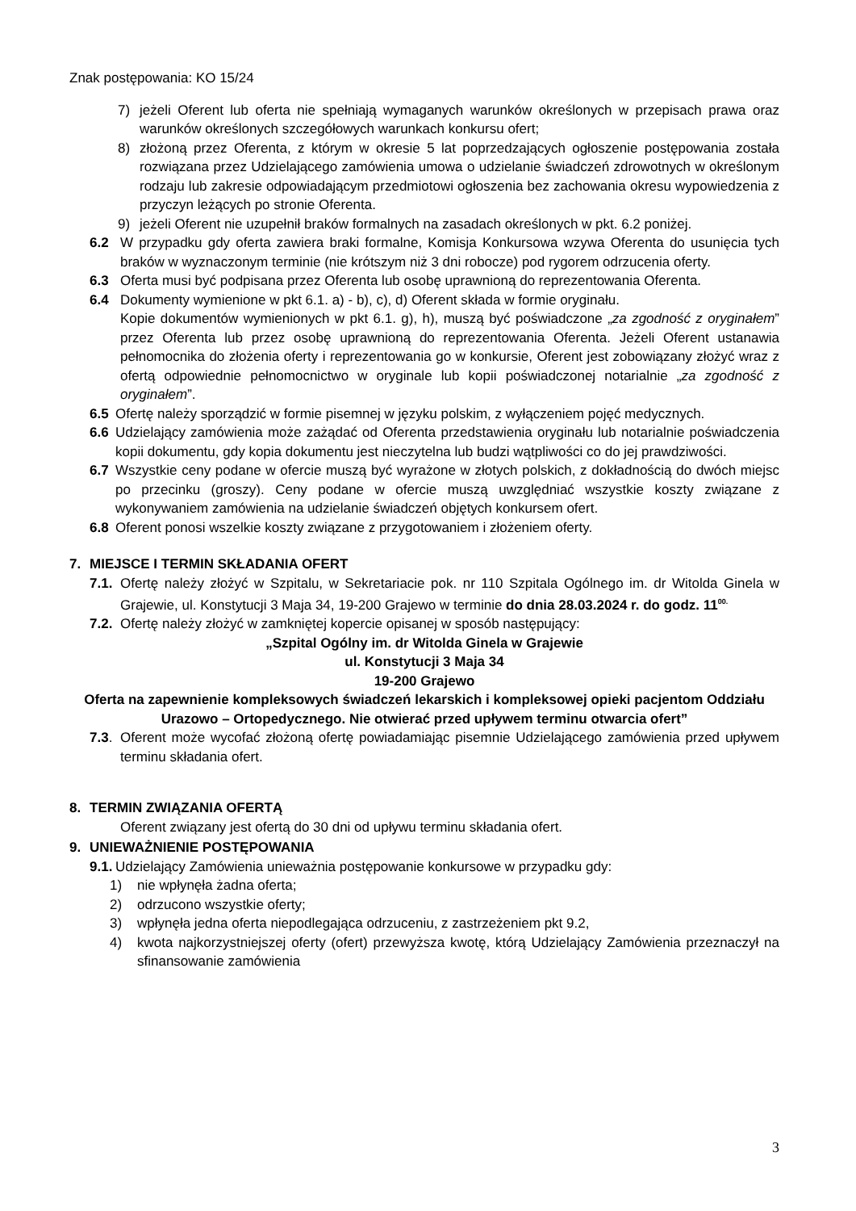Znak postępowania: KO 15/24
7) jeżeli Oferent lub oferta nie spełniają wymaganych warunków określonych w przepisach prawa oraz warunków określonych szczegółowych warunkach konkursu ofert;
8) złożoną przez Oferenta, z którym w okresie 5 lat poprzedzających ogłoszenie postępowania została rozwiązana przez Udzielającego zamówienia umowa o udzielanie świadczeń zdrowotnych w określonym rodzaju lub zakresie odpowiadającym przedmiotowi ogłoszenia bez zachowania okresu wypowiedzenia z przyczyn leżących po stronie Oferenta.
9) jeżeli Oferent nie uzupełnił braków formalnych na zasadach określonych w pkt. 6.2 poniżej.
6.2 W przypadku gdy oferta zawiera braki formalne, Komisja Konkursowa wzywa Oferenta do usunięcia tych braków w wyznaczonym terminie (nie krótszym niż 3 dni robocze) pod rygorem odrzucenia oferty.
6.3 Oferta musi być podpisana przez Oferenta lub osobę uprawnioną do reprezentowania Oferenta.
6.4 Dokumenty wymienione w pkt 6.1. a) - b), c), d) Oferent składa w formie oryginału.
Kopie dokumentów wymienionych w pkt 6.1. g), h), muszą być poświadczone „za zgodność z oryginałem” przez Oferenta lub przez osobę uprawnioną do reprezentowania Oferenta. Jeżeli Oferent ustanawia pełnomocnika do złożenia oferty i reprezentowania go w konkursie, Oferent jest zobowiązany złożyć wraz z ofertą odpowiednie pełnomocnictwo w oryginale lub kopii poświadczonej notarialnie „za zgodność z oryginałem”.
6.5 Ofertę należy sporządzić w formie pisemnej w języku polskim, z wyłączeniem pojęć medycznych.
6.6 Udzielający zamówienia może zażądać od Oferenta przedstawienia oryginału lub notarialnie poświadczenia kopii dokumentu, gdy kopia dokumentu jest nieczytelna lub budzi wątpliwości co do jej prawdziwości.
6.7 Wszystkie ceny podane w ofercie muszą być wyrażone w złotych polskich, z dokładnością do dwóch miejsc po przecinku (groszy). Ceny podane w ofercie muszą uwzględniać wszystkie koszty związane z wykonywaniem zamówienia na udzielanie świadczeń objętych konkursem ofert.
6.8 Oferent ponosi wszelkie koszty związane z przygotowaniem i złożeniem oferty.
7. MIEJSCE I TERMIN SKŁADANIA OFERT
7.1. Ofertę należy złożyć w Szpitalu, w Sekretariacie pok. nr 110 Szpitala Ogólnego im. dr Witolda Ginela w Grajewie, ul. Konstytucji 3 Maja 34, 19-200 Grajewo w terminie do dnia 28.03.2024 r. do godz. 11<sup>00.</sup>
7.2. Ofertę należy złożyć w zamkniętej kopercie opisanej w sposób następujący:
„Szpital Ogólny im. dr Witolda Ginela w Grajewie
ul. Konstytucji 3 Maja 34
19-200 Grajewo
Oferta na zapewnienie kompleksowych świadczeń lekarskich i kompleksowej opieki pacjentom Oddziału Urazowo – Ortopedycznego. Nie otwierać przed upływem terminu otwarcia ofert”
7.3. Oferent może wycofać złożoną ofertę powiadamiając pisemnie Udzielającego zamówienia przed upływem terminu składania ofert.
8. TERMIN ZWIĄZANIA OFERTĄ
Oferent związany jest ofertą do 30 dni od upływu terminu składania ofert.
9. UNIEWAŻNIENIE POSTĘPOWANIA
9.1. Udzielający Zamówienia unieważnia postępowanie konkursowe w przypadku gdy:
1) nie wpłynęła żadna oferta;
2) odrzucono wszystkie oferty;
3) wpłynęła jedna oferta niepodlegająca odrzuceniu, z zastrzeżeniem pkt 9.2,
4) kwota najkorzystniejszej oferty (ofert) przewyższa kwotę, którą Udzielający Zamówienia przeznaczył na sfinansowanie zamówienia
3